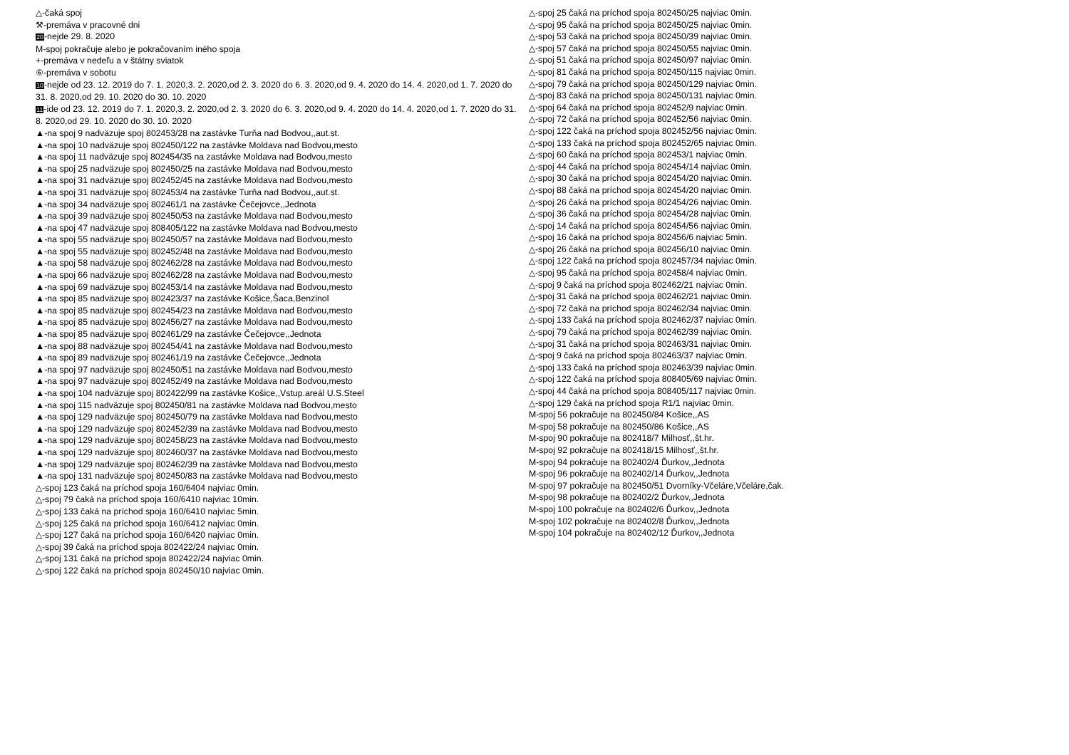△-čaká spoj
⚒-premáva v pracovné dni
20-nejde 29. 8. 2020
M-spoj pokračuje alebo je pokračovaním iného spoja
+-premáva v nedeľu a v štátny sviatok
⑥-premáva v sobotu
10-nejde od 23. 12. 2019 do 7. 1. 2020,3. 2. 2020,od 2. 3. 2020 do 6. 3. 2020,od 9. 4. 2020 do 14. 4. 2020,od 1. 7. 2020 do 31. 8. 2020,od 29. 10. 2020 do 30. 10. 2020
11-ide od 23. 12. 2019 do 7. 1. 2020,3. 2. 2020,od 2. 3. 2020 do 6. 3. 2020,od 9. 4. 2020 do 14. 4. 2020,od 1. 7. 2020 do 31. 8. 2020,od 29. 10. 2020 do 30. 10. 2020
▲-na spoj 9 nadväzuje spoj 802453/28 na zastávke Turňa nad Bodvou,,aut.st.
▲-na spoj 10 nadväzuje spoj 802450/122 na zastávke Moldava nad Bodvou,mesto
▲-na spoj 11 nadväzuje spoj 802454/35 na zastávke Moldava nad Bodvou,mesto
▲-na spoj 25 nadväzuje spoj 802450/25 na zastávke Moldava nad Bodvou,mesto
▲-na spoj 31 nadväzuje spoj 802452/45 na zastávke Moldava nad Bodvou,mesto
▲-na spoj 31 nadväzuje spoj 802453/4 na zastávke Turňa nad Bodvou,,aut.st.
▲-na spoj 34 nadväzuje spoj 802461/1 na zastávke Čečejovce,,Jednota
▲-na spoj 39 nadväzuje spoj 802450/53 na zastávke Moldava nad Bodvou,mesto
▲-na spoj 47 nadväzuje spoj 808405/122 na zastávke Moldava nad Bodvou,mesto
▲-na spoj 55 nadväzuje spoj 802450/57 na zastávke Moldava nad Bodvou,mesto
▲-na spoj 55 nadväzuje spoj 802452/48 na zastávke Moldava nad Bodvou,mesto
▲-na spoj 58 nadväzuje spoj 802462/28 na zastávke Moldava nad Bodvou,mesto
▲-na spoj 66 nadväzuje spoj 802462/28 na zastávke Moldava nad Bodvou,mesto
▲-na spoj 69 nadväzuje spoj 802453/14 na zastávke Moldava nad Bodvou,mesto
▲-na spoj 85 nadväzuje spoj 802423/37 na zastávke Košice,Šaca,Benzinol
▲-na spoj 85 nadväzuje spoj 802454/23 na zastávke Moldava nad Bodvou,mesto
▲-na spoj 85 nadväzuje spoj 802456/27 na zastávke Moldava nad Bodvou,mesto
▲-na spoj 85 nadväzuje spoj 802461/29 na zastávke Čečejovce,,Jednota
▲-na spoj 88 nadväzuje spoj 802454/41 na zastávke Moldava nad Bodvou,mesto
▲-na spoj 89 nadväzuje spoj 802461/19 na zastávke Čečejovce,,Jednota
▲-na spoj 97 nadväzuje spoj 802450/51 na zastávke Moldava nad Bodvou,mesto
▲-na spoj 97 nadväzuje spoj 802452/49 na zastávke Moldava nad Bodvou,mesto
▲-na spoj 104 nadväzuje spoj 802422/99 na zastávke Košice,,Vstup.areál U.S.Steel
▲-na spoj 115 nadväzuje spoj 802450/81 na zastávke Moldava nad Bodvou,mesto
▲-na spoj 129 nadväzuje spoj 802450/79 na zastávke Moldava nad Bodvou,mesto
▲-na spoj 129 nadväzuje spoj 802452/39 na zastávke Moldava nad Bodvou,mesto
▲-na spoj 129 nadväzuje spoj 802458/23 na zastávke Moldava nad Bodvou,mesto
▲-na spoj 129 nadväzuje spoj 802460/37 na zastávke Moldava nad Bodvou,mesto
▲-na spoj 129 nadväzuje spoj 802462/39 na zastávke Moldava nad Bodvou,mesto
▲-na spoj 131 nadväzuje spoj 802450/83 na zastávke Moldava nad Bodvou,mesto
△-spoj 123 čaká na príchod spoja 160/6404 najviac 0min.
△-spoj 79 čaká na príchod spoja 160/6410 najviac 10min.
△-spoj 133 čaká na príchod spoja 160/6410 najviac 5min.
△-spoj 125 čaká na príchod spoja 160/6412 najviac 0min.
△-spoj 127 čaká na príchod spoja 160/6420 najviac 0min.
△-spoj 39 čaká na príchod spoja 802422/24 najviac 0min.
△-spoj 131 čaká na príchod spoja 802422/24 najviac 0min.
△-spoj 122 čaká na príchod spoja 802450/10 najviac 0min.
△-spoj 25 čaká na príchod spoja 802450/25 najviac 0min.
△-spoj 95 čaká na príchod spoja 802450/25 najviac 0min.
△-spoj 53 čaká na príchod spoja 802450/39 najviac 0min.
△-spoj 57 čaká na príchod spoja 802450/55 najviac 0min.
△-spoj 51 čaká na príchod spoja 802450/97 najviac 0min.
△-spoj 81 čaká na príchod spoja 802450/115 najviac 0min.
△-spoj 79 čaká na príchod spoja 802450/129 najviac 0min.
△-spoj 83 čaká na príchod spoja 802450/131 najviac 0min.
△-spoj 64 čaká na príchod spoja 802452/9 najviac 0min.
△-spoj 72 čaká na príchod spoja 802452/56 najviac 0min.
△-spoj 122 čaká na príchod spoja 802452/56 najviac 0min.
△-spoj 133 čaká na príchod spoja 802452/65 najviac 0min.
△-spoj 60 čaká na príchod spoja 802453/1 najviac 0min.
△-spoj 44 čaká na príchod spoja 802454/14 najviac 0min.
△-spoj 30 čaká na príchod spoja 802454/20 najviac 0min.
△-spoj 88 čaká na príchod spoja 802454/20 najviac 0min.
△-spoj 26 čaká na príchod spoja 802454/26 najviac 0min.
△-spoj 36 čaká na príchod spoja 802454/28 najviac 0min.
△-spoj 14 čaká na príchod spoja 802454/56 najviac 0min.
△-spoj 16 čaká na príchod spoja 802456/6 najviac 5min.
△-spoj 26 čaká na príchod spoja 802456/10 najviac 0min.
△-spoj 122 čaká na príchod spoja 802457/34 najviac 0min.
△-spoj 95 čaká na príchod spoja 802458/4 najviac 0min.
△-spoj 9 čaká na príchod spoja 802462/21 najviac 0min.
△-spoj 31 čaká na príchod spoja 802462/21 najviac 0min.
△-spoj 72 čaká na príchod spoja 802462/34 najviac 0min.
△-spoj 133 čaká na príchod spoja 802462/37 najviac 0min.
△-spoj 79 čaká na príchod spoja 802462/39 najviac 0min.
△-spoj 31 čaká na príchod spoja 802463/31 najviac 0min.
△-spoj 9 čaká na príchod spoja 802463/37 najviac 0min.
△-spoj 133 čaká na príchod spoja 802463/39 najviac 0min.
△-spoj 122 čaká na príchod spoja 808405/69 najviac 0min.
△-spoj 44 čaká na príchod spoja 808405/117 najviac 0min.
△-spoj 129 čaká na príchod spoja R1/1 najviac 0min.
M-spoj 56 pokračuje na 802450/84 Košice,,AS
M-spoj 58 pokračuje na 802450/86 Košice,,AS
M-spoj 90 pokračuje na 802418/7 Milhosť,,št.hr.
M-spoj 92 pokračuje na 802418/15 Milhosť,,št.hr.
M-spoj 94 pokračuje na 802402/4 Ďurkov,,Jednota
M-spoj 96 pokračuje na 802402/14 Ďurkov,,Jednota
M-spoj 97 pokračuje na 802450/51 Dvorníky-Včeláre,Včeláre,čak.
M-spoj 98 pokračuje na 802402/2 Ďurkov,,Jednota
M-spoj 100 pokračuje na 802402/6 Ďurkov,,Jednota
M-spoj 102 pokračuje na 802402/8 Ďurkov,,Jednota
M-spoj 104 pokračuje na 802402/12 Ďurkov,,Jednota